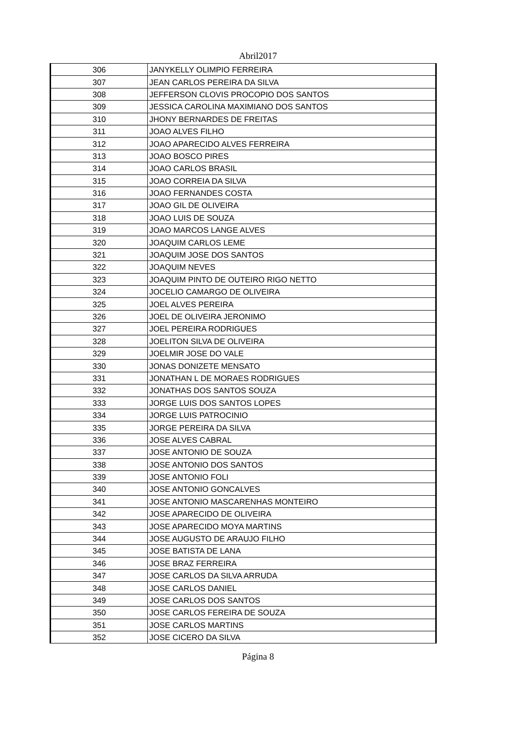Abril2017
| 306 | JANYKELLY OLIMPIO FERREIRA |
| 307 | JEAN CARLOS PEREIRA DA SILVA |
| 308 | JEFFERSON CLOVIS PROCOPIO DOS SANTOS |
| 309 | JESSICA CAROLINA MAXIMIANO DOS SANTOS |
| 310 | JHONY BERNARDES DE FREITAS |
| 311 | JOAO ALVES FILHO |
| 312 | JOAO APARECIDO ALVES FERREIRA |
| 313 | JOAO BOSCO PIRES |
| 314 | JOAO CARLOS BRASIL |
| 315 | JOAO CORREIA DA SILVA |
| 316 | JOAO FERNANDES COSTA |
| 317 | JOAO GIL DE OLIVEIRA |
| 318 | JOAO LUIS DE SOUZA |
| 319 | JOAO MARCOS LANGE ALVES |
| 320 | JOAQUIM CARLOS LEME |
| 321 | JOAQUIM JOSE DOS SANTOS |
| 322 | JOAQUIM NEVES |
| 323 | JOAQUIM PINTO DE OUTEIRO RIGO NETTO |
| 324 | JOCELIO CAMARGO DE OLIVEIRA |
| 325 | JOEL ALVES PEREIRA |
| 326 | JOEL DE OLIVEIRA JERONIMO |
| 327 | JOEL PEREIRA RODRIGUES |
| 328 | JOELITON SILVA DE OLIVEIRA |
| 329 | JOELMIR JOSE DO VALE |
| 330 | JONAS DONIZETE MENSATO |
| 331 | JONATHAN L DE MORAES RODRIGUES |
| 332 | JONATHAS DOS SANTOS SOUZA |
| 333 | JORGE LUIS DOS SANTOS LOPES |
| 334 | JORGE LUIS PATROCINIO |
| 335 | JORGE PEREIRA DA SILVA |
| 336 | JOSE ALVES CABRAL |
| 337 | JOSE ANTONIO DE SOUZA |
| 338 | JOSE ANTONIO DOS SANTOS |
| 339 | JOSE ANTONIO FOLI |
| 340 | JOSE ANTONIO GONCALVES |
| 341 | JOSE ANTONIO MASCARENHAS MONTEIRO |
| 342 | JOSE APARECIDO DE OLIVEIRA |
| 343 | JOSE APARECIDO MOYA MARTINS |
| 344 | JOSE AUGUSTO DE ARAUJO FILHO |
| 345 | JOSE BATISTA DE LANA |
| 346 | JOSE BRAZ FERREIRA |
| 347 | JOSE CARLOS DA SILVA ARRUDA |
| 348 | JOSE CARLOS DANIEL |
| 349 | JOSE CARLOS DOS SANTOS |
| 350 | JOSE CARLOS FEREIRA DE SOUZA |
| 351 | JOSE CARLOS MARTINS |
| 352 | JOSE CICERO DA SILVA |
Página 8